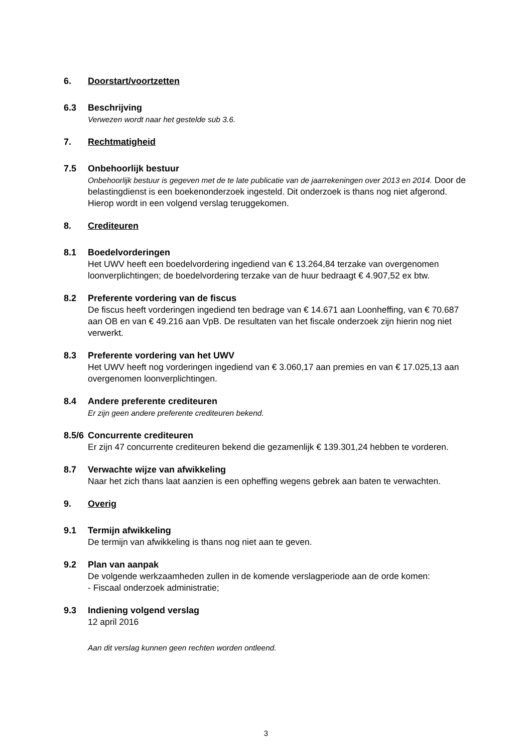6. Doorstart/voortzetten
6.3 Beschrijving
Verwezen wordt naar het gestelde sub 3.6.
7. Rechtmatigheid
7.5 Onbehoorlijk bestuur
Onbehoorlijk bestuur is gegeven met de te late publicatie van de jaarrekeningen over 2013 en 2014. Door de belastingdienst is een boekenonderzoek ingesteld. Dit onderzoek is thans nog niet afgerond. Hierop wordt in een volgend verslag teruggekomen.
8. Crediteuren
8.1 Boedelvorderingen
Het UWV heeft een boedelvordering ingediend van € 13.264,84 terzake van overgenomen loonverplichtingen; de boedelvordering terzake van de huur bedraagt € 4.907,52 ex btw.
8.2 Preferente vordering van de fiscus
De fiscus heeft vorderingen ingediend ten bedrage van € 14.671 aan Loonheffing, van € 70.687 aan OB en van € 49.216 aan VpB. De resultaten van het fiscale onderzoek zijn hierin nog niet verwerkt.
8.3 Preferente vordering van het UWV
Het UWV heeft nog vorderingen ingediend van € 3.060,17 aan premies en van € 17.025,13 aan overgenomen loonverplichtingen.
8.4 Andere preferente crediteuren
Er zijn geen andere preferente crediteuren bekend.
8.5/6 Concurrente crediteuren
Er zijn 47 concurrente crediteuren bekend die gezamenlijk € 139.301,24 hebben te vorderen.
8.7 Verwachte wijze van afwikkeling
Naar het zich thans laat aanzien is een opheffing wegens gebrek aan baten te verwachten.
9. Overig
9.1 Termijn afwikkeling
De termijn van afwikkeling is thans nog niet aan te geven.
9.2 Plan van aanpak
De volgende werkzaamheden zullen in de komende verslagperiode aan de orde komen:
- Fiscaal onderzoek administratie;
9.3 Indiening volgend verslag
12 april 2016
Aan dit verslag kunnen geen rechten worden ontleend.
3